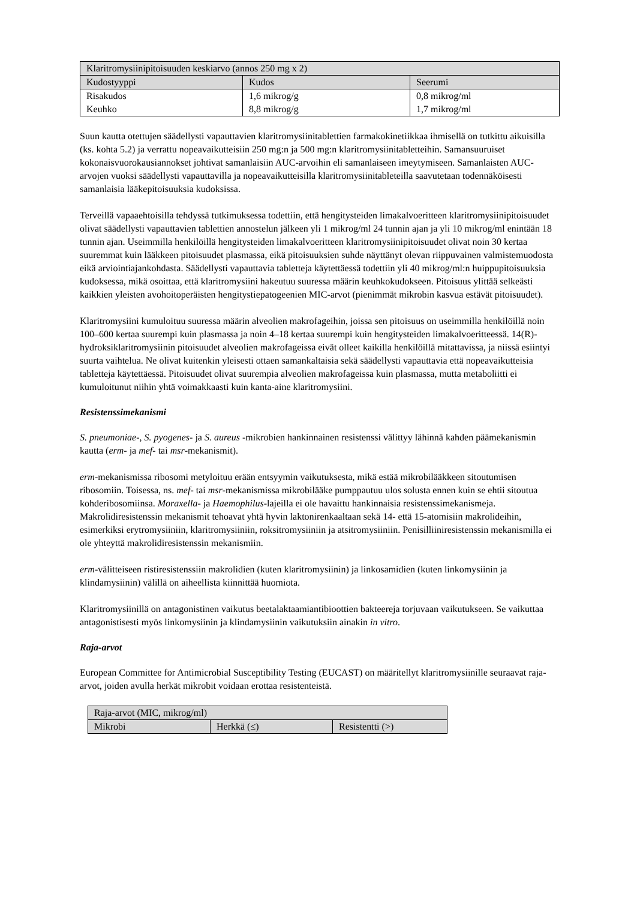| Klaritromysiinipitoisuuden keskiarvo (annos 250 mg x 2) | | |
| --- | --- | --- |
| Kudostyyppi | Kudos | Seerumi |
| Risakudos | 1,6 mikrog/g | 0,8 mikrog/ml |
| Keuhko | 8,8 mikrog/g | 1,7 mikrog/ml |
Suun kautta otettujen säädellysti vapauttavien klaritromysiinitablettien farmakokinetiikkaa ihmisellä on tutkittu aikuisilla (ks. kohta 5.2) ja verrattu nopeavaikutteisiin 250 mg:n ja 500 mg:n klaritromysiinitabletteihin. Samansuuruiset kokonaisvuorokausiannokset johtivat samanlaisiin AUC-arvoihin eli samanlaiseen imeytymiseen. Samanlaisten AUC-arvojen vuoksi säädellysti vapauttavilla ja nopeavaikutteisilla klaritromysiinitableteilla saavutetaan todennäköisesti samanlaisia lääkepitoisuuksia kudoksissa.
Terveillä vapaaehtoisilla tehdyssä tutkimuksessa todettiin, että hengitysteiden limakalvoeritteen klaritromysiinipitoisuudet olivat säädellysti vapauttavien tablettien annostelun jälkeen yli 1 mikrog/ml 24 tunnin ajan ja yli 10 mikrog/ml enintään 18 tunnin ajan. Useimmilla henkilöillä hengitysteiden limakalvoeritteen klaritromysiinipitoisuudet olivat noin 30 kertaa suuremmat kuin lääkkeen pitoisuudet plasmassa, eikä pitoisuuksien suhde näyttänyt olevan riippuvainen valmistemuodosta eikä arviointiajankohdasta. Säädellysti vapauttavia tabletteja käytettäessä todettiin yli 40 mikrog/ml:n huippupitoisuuksia kudoksessa, mikä osoittaa, että klaritromysiini hakeutuu suuressa määrin keuhkokudokseen. Pitoisuus ylittää selkeästi kaikkien yleisten avohoitoperäisten hengitystiepatogeenien MIC-arvot (pienimmät mikrobin kasvua estävät pitoisuudet).
Klaritromysiini kumuloituu suuressa määrin alveolien makrofageihin, joissa sen pitoisuus on useimmilla henkilöillä noin 100–600 kertaa suurempi kuin plasmassa ja noin 4–18 kertaa suurempi kuin hengitysteiden limakalvoeritteessä. 14(R)-hydroksiklaritromysiinin pitoisuudet alveolien makrofageissa eivät olleet kaikilla henkilöillä mitattavissa, ja niissä esiintyi suurta vaihtelua. Ne olivat kuitenkin yleisesti ottaen samankaltaisia sekä säädellysti vapauttavia että nopeavaikutteisia tabletteja käytettäessä. Pitoisuudet olivat suurempia alveolien makrofageissa kuin plasmassa, mutta metaboliitti ei kumuloitunut niihin yhtä voimakkaasti kuin kanta-aine klaritromysiini.
Resistenssimekanismi
S. pneumoniae-, S. pyogenes- ja S. aureus -mikrobien hankinnainen resistenssi välittyy lähinnä kahden päämekanismin kautta (erm- ja mef- tai msr-mekanismit).
erm-mekanismissa ribosomi metyloituu erään entsyymin vaikutuksesta, mikä estää mikrobilääkkeen sitoutumisen ribosomiin. Toisessa, ns. mef- tai msr-mekanismissa mikrobilääke pumppautuu ulos solusta ennen kuin se ehtii sitoutua kohderibosomiinsa. Moraxella- ja Haemophilus-lajeilla ei ole havaittu hankinnaisia resistenssimekanismeja. Makrolidiresistenssin mekanismit tehoavat yhtä hyvin laktonirenkaaltaan sekä 14- että 15-atomisiin makrolideihin, esimerkiksi erytromysiiniin, klaritromysiiniin, roksitromysiiniin ja atsitromysiiniin. Penisilliiniresistenssin mekanismilla ei ole yhteyttä makrolidiresistenssin mekanismiin.
erm-välitteiseen ristiresistenssiin makrolidien (kuten klaritromysiinin) ja linkosamidien (kuten linkomysiinin ja klindamysiinin) välillä on aiheellista kiinnittää huomiota.
Klaritromysiinillä on antagonistinen vaikutus beetalaktaamiantibioottien bakteereja torjuvaan vaikutukseen. Se vaikuttaa antagonistisesti myös linkomysiinin ja klindamysiinin vaikutuksiin ainakin in vitro.
Raja-arvot
European Committee for Antimicrobial Susceptibility Testing (EUCAST) on määritellyt klaritromysiinille seuraavat raja-arvot, joiden avulla herkät mikrobit voidaan erottaa resistenteistä.
| Raja-arvot (MIC, mikrog/ml) | | |
| --- | --- | --- |
| Mikrobi | Herkkä (≤) | Resistentti (>) |